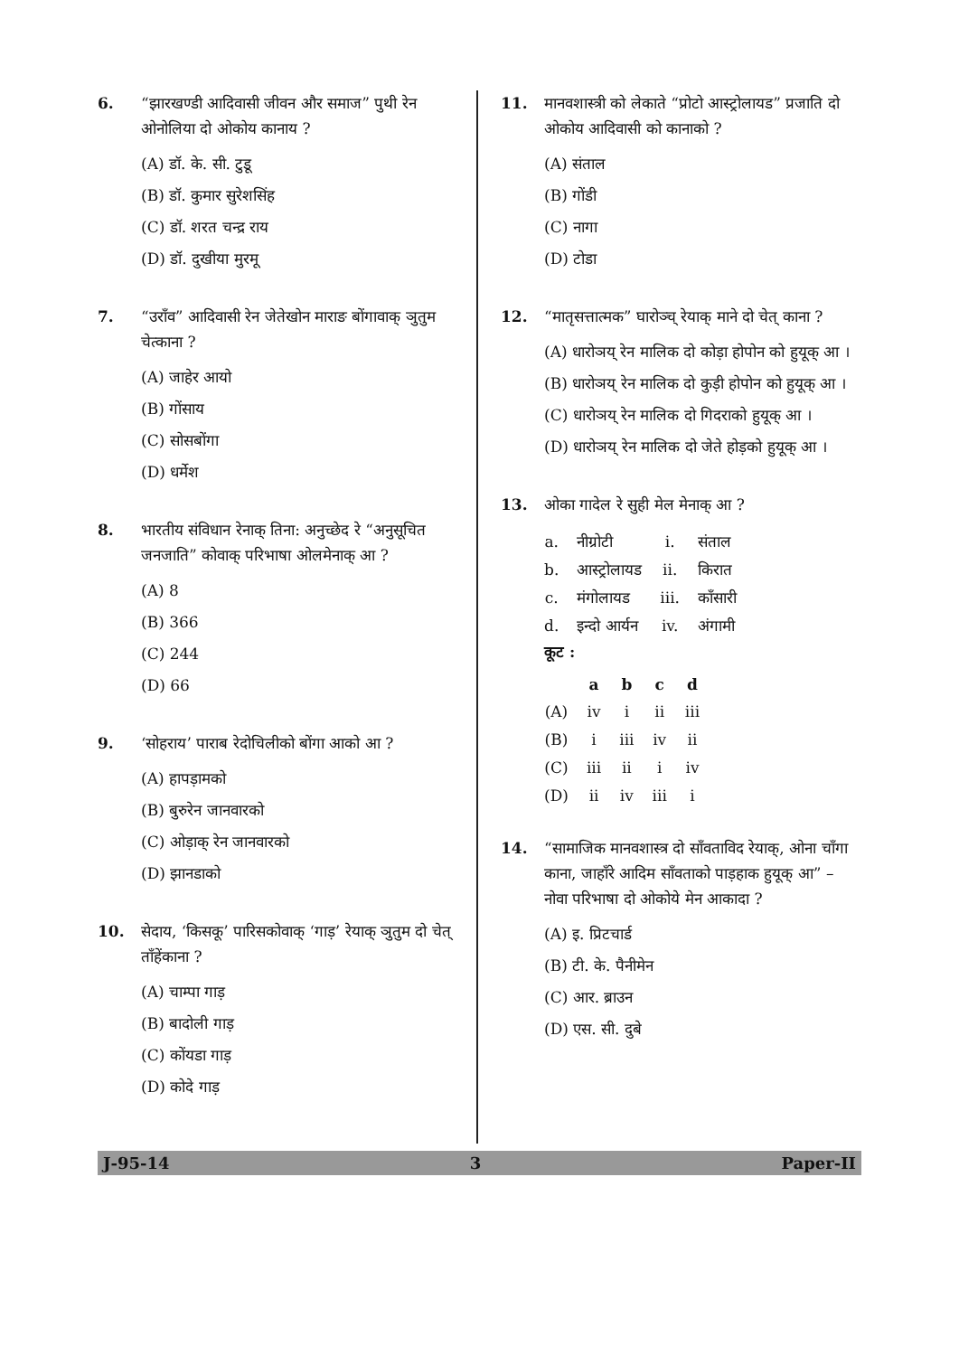6. “झारखण्डी आदिवासी जीवन और समाज” पुथी रेन ओनोलिया दो ओकोय कानाय ?
(A) डॉ. के. सी. टुडू
(B) डॉ. कुमार सुरेशसिंह
(C) डॉ. शरत चन्द्र राय
(D) डॉ. दुखीया मुरमू
7. “उराँव” आदिवासी रेन जेतेखोन माराङ बोंगावाक् ञुतुम चेत्काना ?
(A) जाहेर आयो
(B) गोंसाय
(C) सोसबोंगा
(D) धर्मेश
8. भारतीय संविधान रेनाक् तिना: अनुच्छेद रे “अनुसूचित जनजाति” कोवाक् परिभाषा ओलमेनाक् आ ?
(A) 8
(B) 366
(C) 244
(D) 66
9. ‘सोहराय’ पाराब रेदोचिलीको बोंगा आको आ ?
(A) हापड़ामको
(B) बुरुरेन जानवारको
(C) ओड़ाक् रेन जानवारको
(D) झानडाको
10. सेदाय, ‘किसकू’ पारिसकोवाक् ‘गाड़’ रेयाक् ञुतुम दो चेत् ताँहेंकाना ?
(A) चाम्पा गाड़
(B) बादोली गाड़
(C) कोंयडा गाड़
(D) कोदे गाड़
11. मानवशास्त्री को लेकाते “प्रोटो आस्ट्रोलायड” प्रजाति दो ओकोय आदिवासी को कानाको ?
(A) संताल
(B) गोंडी
(C) नागा
(D) टोडा
12. “मातृसत्तात्मक” घारोञ्च् रेयाक् माने दो चेत् काना ?
(A) धारोञय् रेन मालिक दो कोड़ा होपोन को हुयूक् आ ।
(B) धारोञय् रेन मालिक दो कुड़ी होपोन को हुयूक् आ ।
(C) धारोञय् रेन मालिक दो गिदराको हुयूक् आ ।
(D) धारोञय् रेन मालिक दो जेते होड़को हुयूक् आ ।
13. ओका गादेल रे सुही मेल मेनाक् आ ?
| a. | नीग्रोटी | i. | संताल |
| b. | आस्ट्रोलायड | ii. | किरात |
| c. | मंगोलायड | iii. | काँसारी |
| d. | इन्दो आर्यन | iv. | अंगामी |
कूट :
| | a | b | c | d |
| --- | --- | --- | --- | --- |
| (A) | iv | i | ii | iii |
| (B) | i | iii | iv | ii |
| (C) | iii | ii | i | iv |
| (D) | ii | iv | iii | i |
14. “सामाजिक मानवशास्त्र दो साँवताविद रेयाक्, ओना चाँगा काना, जाहाँरे आदिम साँवताको पाड़हाक हुयूक् आ” – नोवा परिभाषा दो ओकोये मेन आकादा ?
(A) इ. प्रिटचार्ड
(B) टी. के. पैनीमेन
(C) आर. ब्राउन
(D) एस. सी. दुबे
J-95-14 3 Paper-II